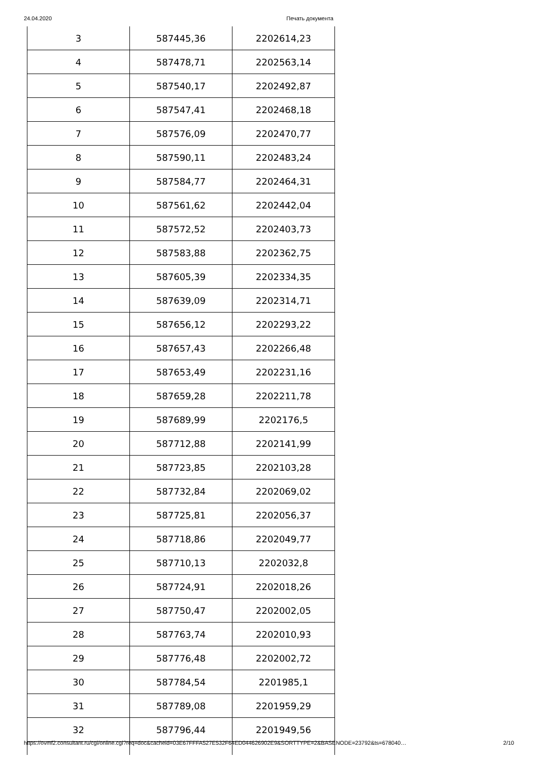24.04.2020 Печать документа
| 3 | 587445,36 | 2202614,23 |
| 4 | 587478,71 | 2202563,14 |
| 5 | 587540,17 | 2202492,87 |
| 6 | 587547,41 | 2202468,18 |
| 7 | 587576,09 | 2202470,77 |
| 8 | 587590,11 | 2202483,24 |
| 9 | 587584,77 | 2202464,31 |
| 10 | 587561,62 | 2202442,04 |
| 11 | 587572,52 | 2202403,73 |
| 12 | 587583,88 | 2202362,75 |
| 13 | 587605,39 | 2202334,35 |
| 14 | 587639,09 | 2202314,71 |
| 15 | 587656,12 | 2202293,22 |
| 16 | 587657,43 | 2202266,48 |
| 17 | 587653,49 | 2202231,16 |
| 18 | 587659,28 | 2202211,78 |
| 19 | 587689,99 | 2202176,5 |
| 20 | 587712,88 | 2202141,99 |
| 21 | 587723,85 | 2202103,28 |
| 22 | 587732,84 | 2202069,02 |
| 23 | 587725,81 | 2202056,37 |
| 24 | 587718,86 | 2202049,77 |
| 25 | 587710,13 | 2202032,8 |
| 26 | 587724,91 | 2202018,26 |
| 27 | 587750,47 | 2202002,05 |
| 28 | 587763,74 | 2202010,93 |
| 29 | 587776,48 | 2202002,72 |
| 30 | 587784,54 | 2201985,1 |
| 31 | 587789,08 | 2201959,29 |
| 32 | 587796,44 | 2201949,56 |
https://ovmf2.consultant.ru/cgi/online.cgi?req=doc&cacheid=03E67FFFA527E532F64ED044626902E9&SORTTYPE=2&BASENODE=23792&ts=678040… 2/10